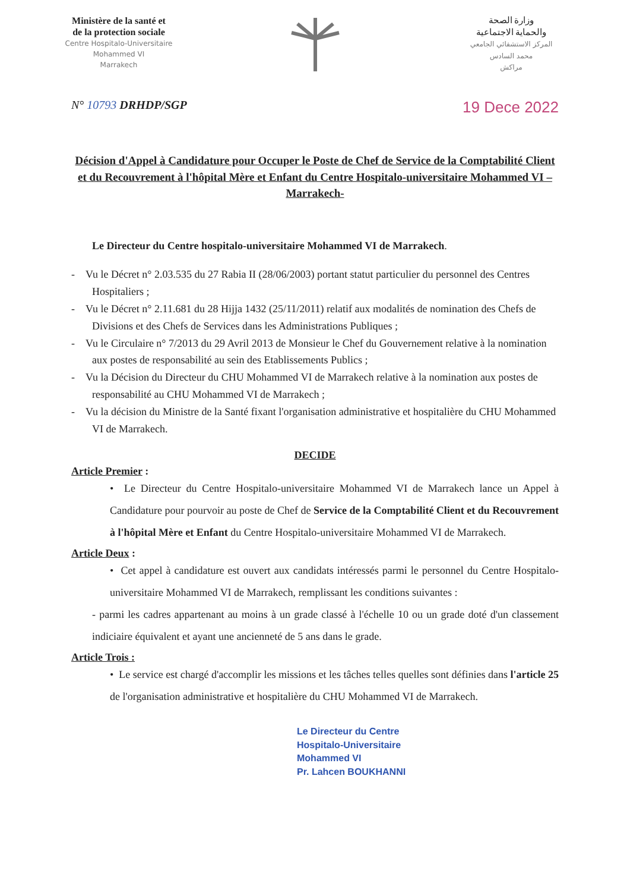Ministère de la santé et
de la protection sociale
Centre Hospitalo-Universitaire
Mohammed VI
Marrakech
وزارة الصحة
والحماية الاجتماعية
المركز الاستشفائي الجامعي
محمد السادس
مراكش
N° 10793 DRHDP/SGP 19 Dece 2022
Décision d'Appel à Candidature pour Occuper le Poste de Chef de Service de la Comptabilité Client et du Recouvrement à l'hôpital Mère et Enfant du Centre Hospitalo-universitaire Mohammed VI –Marrakech-
Le Directeur du Centre hospitalo-universitaire Mohammed VI de Marrakech.
- Vu le Décret n° 2.03.535 du 27 Rabia II (28/06/2003) portant statut particulier du personnel des Centres Hospitaliers ;
- Vu le Décret n° 2.11.681 du 28 Hijja 1432 (25/11/2011) relatif aux modalités de nomination des Chefs de Divisions et des Chefs de Services dans les Administrations Publiques ;
- Vu le Circulaire n° 7/2013 du 29 Avril 2013 de Monsieur le Chef du Gouvernement relative à la nomination aux postes de responsabilité au sein des Etablissements Publics ;
- Vu la Décision du Directeur du CHU Mohammed VI de Marrakech relative à la nomination aux postes de responsabilité au CHU Mohammed VI de Marrakech ;
- Vu la décision du Ministre de la Santé fixant l'organisation administrative et hospitalière du CHU Mohammed VI de Marrakech.
DECIDE
Article Premier :
• Le Directeur du Centre Hospitalo-universitaire Mohammed VI de Marrakech lance un Appel à Candidature pour pourvoir au poste de Chef de Service de la Comptabilité Client et du Recouvrement à l'hôpital Mère et Enfant du Centre Hospitalo-universitaire Mohammed VI de Marrakech.
Article Deux :
• Cet appel à candidature est ouvert aux candidats intéressés parmi le personnel du Centre Hospitalo-universitaire Mohammed VI de Marrakech, remplissant les conditions suivantes :
- parmi les cadres appartenant au moins à un grade classé à l'échelle 10 ou un grade doté d'un classement indiciaire équivalent et ayant une ancienneté de 5 ans dans le grade.
Article Trois :
• Le service est chargé d'accomplir les missions et les tâches telles quelles sont définies dans l'article 25 de l'organisation administrative et hospitalière du CHU Mohammed VI de Marrakech.
Le Directeur du Centre
Hospitalo-Universitaire
Mohammed VI
Pr. Lahcen BOUKHANNI